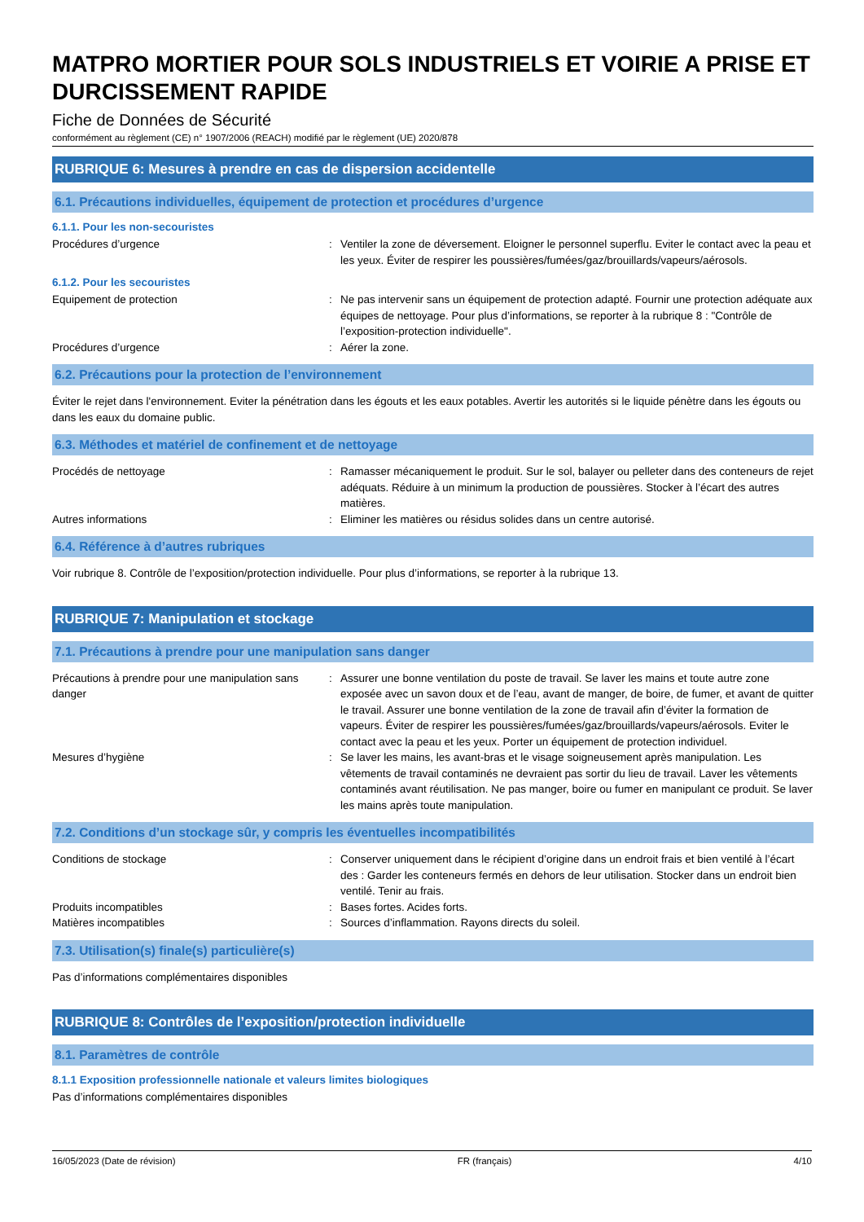MATPRO MORTIER POUR SOLS INDUSTRIELS ET VOIRIE A PRISE ET DURCISSEMENT RAPIDE
Fiche de Données de Sécurité
conformément au règlement (CE) n° 1907/2006 (REACH) modifié par le règlement (UE) 2020/878
RUBRIQUE 6: Mesures à prendre en cas de dispersion accidentelle
6.1. Précautions individuelles, équipement de protection et procédures d’urgence
6.1.1. Pour les non-secouristes
Procédures d’urgence : Ventiler la zone de déversement. Eloigner le personnel superflu. Eviter le contact avec la peau et les yeux. Éviter de respirer les poussières/fumées/gaz/brouillards/vapeurs/aérosols.
6.1.2. Pour les secouristes
Equipement de protection : Ne pas intervenir sans un équipement de protection adapté. Fournir une protection adéquate aux équipes de nettoyage. Pour plus d’informations, se reporter à la rubrique 8 : "Contrôle de l’exposition-protection individuelle".
Procédures d’urgence : Aérer la zone.
6.2. Précautions pour la protection de l’environnement
Éviter le rejet dans l'environnement. Eviter la pénétration dans les égouts et les eaux potables. Avertir les autorités si le liquide pénètre dans les égouts ou dans les eaux du domaine public.
6.3. Méthodes et matériel de confinement et de nettoyage
Procédés de nettoyage : Ramasser mécaniquement le produit. Sur le sol, balayer ou pelleter dans des conteneurs de rejet adéquats. Réduire à un minimum la production de poussières. Stocker à l’écart des autres matières.
Autres informations : Eliminer les matières ou résidus solides dans un centre autorisé.
6.4. Référence à d’autres rubriques
Voir rubrique 8. Contrôle de l’exposition/protection individuelle. Pour plus d’informations, se reporter à la rubrique 13.
RUBRIQUE 7: Manipulation et stockage
7.1. Précautions à prendre pour une manipulation sans danger
Précautions à prendre pour une manipulation sans danger
: Assurer une bonne ventilation du poste de travail. Se laver les mains et toute autre zone exposée avec un savon doux et de l’eau, avant de manger, de boire, de fumer, et avant de quitter le travail. Assurer une bonne ventilation de la zone de travail afin d’éviter la formation de vapeurs. Éviter de respirer les poussières/fumées/gaz/brouillards/vapeurs/aérosols. Eviter le contact avec la peau et les yeux. Porter un équipement de protection individuel.
Mesures d’hygiène : Se laver les mains, les avant-bras et le visage soigneusement après manipulation. Les vêtements de travail contaminés ne devraient pas sortir du lieu de travail. Laver les vêtements contaminés avant réutilisation. Ne pas manger, boire ou fumer en manipulant ce produit. Se laver les mains après toute manipulation.
7.2. Conditions d’un stockage sûr, y compris les éventuelles incompatibilités
Conditions de stockage : Conserver uniquement dans le récipient d’origine dans un endroit frais et bien ventilé à l’écart des : Garder les conteneurs fermés en dehors de leur utilisation. Stocker dans un endroit bien ventilé. Tenir au frais.
Produits incompatibles : Bases fortes. Acides forts.
Matières incompatibles : Sources d’inflammation. Rayons directs du soleil.
7.3. Utilisation(s) finale(s) particulière(s)
Pas d’informations complémentaires disponibles
RUBRIQUE 8: Contrôles de l’exposition/protection individuelle
8.1. Paramètres de contrôle
8.1.1 Exposition professionnelle nationale et valeurs limites biologiques
Pas d’informations complémentaires disponibles
16/05/2023 (Date de révision) FR (français) 4/10